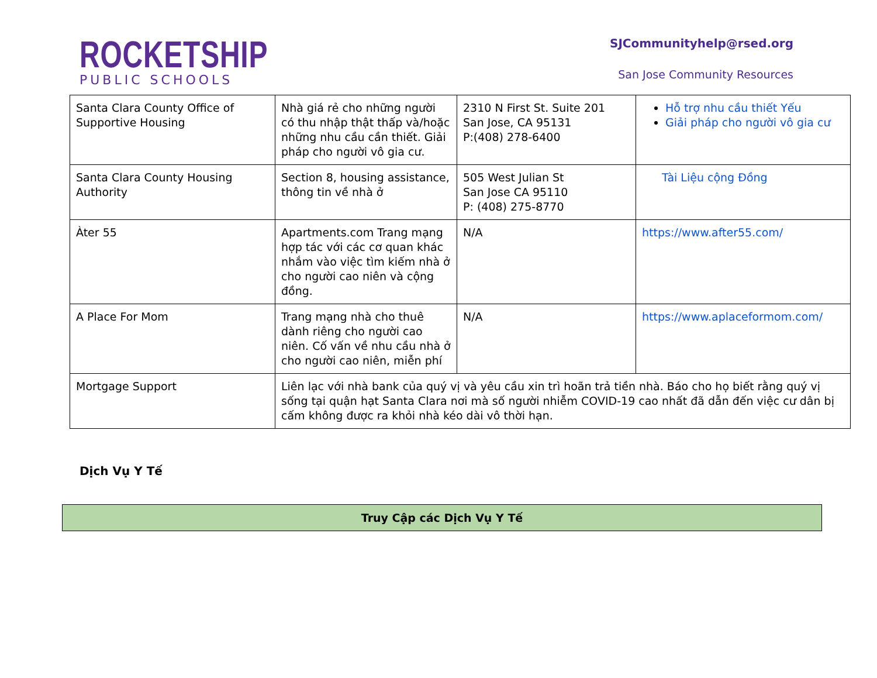ROCKETSHIP
PUBLIC SCHOOLS
SJCommunityhelp@rsed.org
San Jose Community Resources
| Santa Clara County Office of Supportive Housing | Nhà giá rẻ cho những người có thu nhập thật thấp và/hoặc những nhu cầu cần thiết. Giải pháp cho người vô gia cư. | 2310 N First St. Suite 201 San Jose, CA 95131 P:(408) 278-6400 | Hỗ trợ nhu cầu thiết Yếu Giải pháp cho người vô gia cư |
| Santa Clara County Housing Authority | Section 8, housing assistance, thông tin về nhà ở | 505 West Julian St San Jose CA 95110 P: (408) 275-8770 | Tài Liệu cộng Đồng |
| Àter 55 | Apartments.com Trang mạng hợp tác với các cơ quan khác nhắm vào việc tìm kiếm nhà ở cho người cao niên và cộng đồng. | N/A | https://www.after55.com/ |
| A Place For Mom | Trang mạng nhà cho thuê dành riêng cho người cao niên. Cố vấn về nhu cầu nhà ở cho người cao niên, miễn phí | N/A | https://www.aplaceformom.com/ |
| Mortgage Support | Liên lạc với nhà bank của quý vị và yêu cầu xin trì hoãn trả tiền nhà. Báo cho họ biết rằng quý vị sống tại quận hạt Santa Clara nơi mà số người nhiễm COVID-19 cao nhất đã dẫn đến việc cư dân bị cấm không được ra khỏi nhà kéo dài vô thời hạn. | | |
Dịch Vụ Y Tế
Truy Cập các Dịch Vụ Y Tế